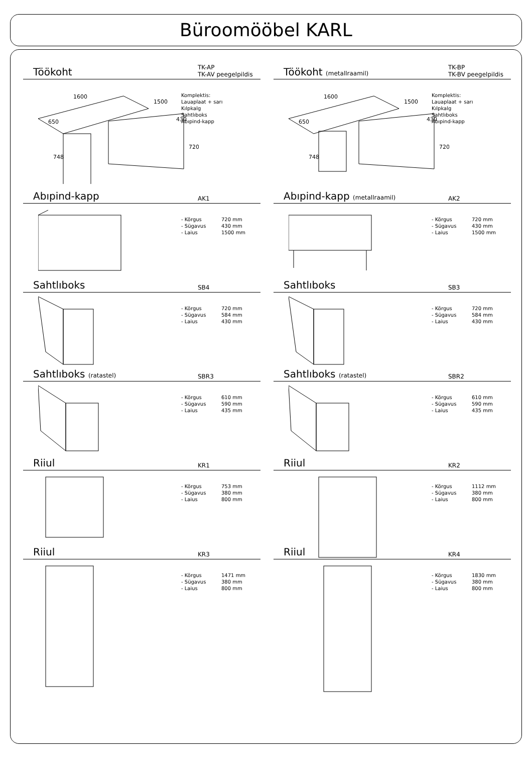Büroomööbel KARL
Töökoht TK-AP
TK-AV peegelpildis
1600
1500
650
430
720
748
Komplektis:
Lauaplaat + sarı
Kılpkalg
Sahtlıboks
Abıpind-kapp
Töökoht (metallraamil) TK-BP
TK-BV peegelpildis
1600
1500
650
430
720
748
Komplektis:
Lauaplaat + sarı
Kılpkalg
Sahtlıboks
Abıpind-kapp
Abıpind-kapp AK1
- Kõrgus 720 mm
- Sügavus 430 mm
- Laius 1500 mm
Abıpind-kapp (metallraamil) AK2
- Kõrgus 720 mm
- Sügavus 430 mm
- Laius 1500 mm
Sahtlıboks SB4
- Kõrgus 720 mm
- Sügavus 584 mm
- Laius 430 mm
Sahtlıboks SB3
- Kõrgus 720 mm
- Sügavus 584 mm
- Laius 430 mm
Sahtlıboks (ratastel) SBR3
- Kõrgus 610 mm
- Sügavus 590 mm
- Laius 435 mm
Sahtlıboks (ratastel) SBR2
- Kõrgus 610 mm
- Sügavus 590 mm
- Laius 435 mm
Riiul KR1
- Kõrgus 753 mm
- Sügavus 380 mm
- Laius 800 mm
Riiul KR2
- Kõrgus 1112 mm
- Sügavus 380 mm
- Laius 800 mm
Riiul KR3
- Kõrgus 1471 mm
- Sügavus 380 mm
- Laius 800 mm
Riiul KR4
- Kõrgus 1830 mm
- Sügavus 380 mm
- Laius 800 mm